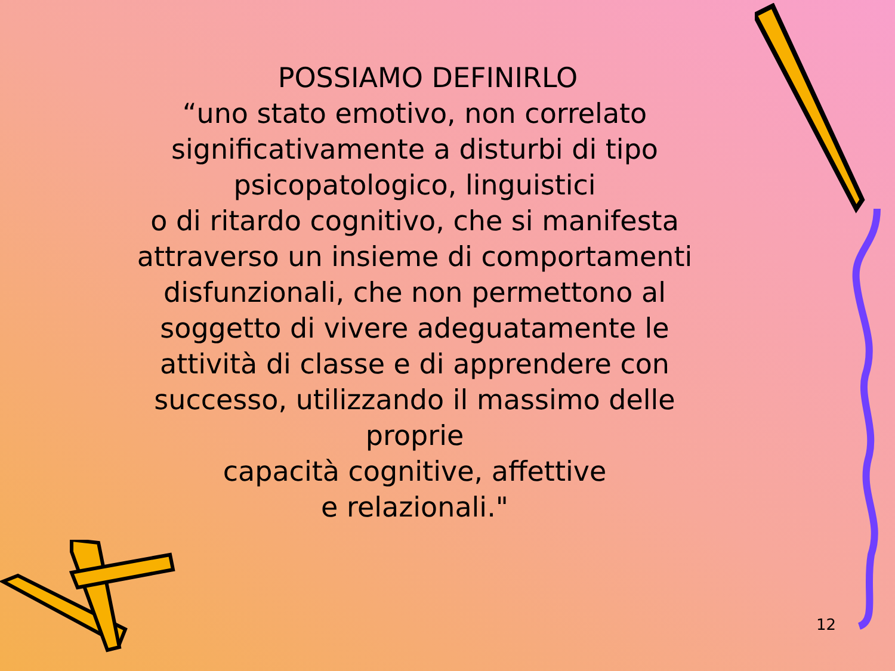POSSIAMO DEFINIRLO
“uno stato emotivo, non correlato
significativamente a disturbi di tipo
psicopatologico, linguistici
o di ritardo cognitivo, che si manifesta
attraverso un insieme di comportamenti
disfunzionali, che non permettono al
soggetto di vivere adeguatamente le
attività di classe e di apprendere con
successo, utilizzando il massimo delle
proprie
capacità cognitive, affettive
e relazionali."
12